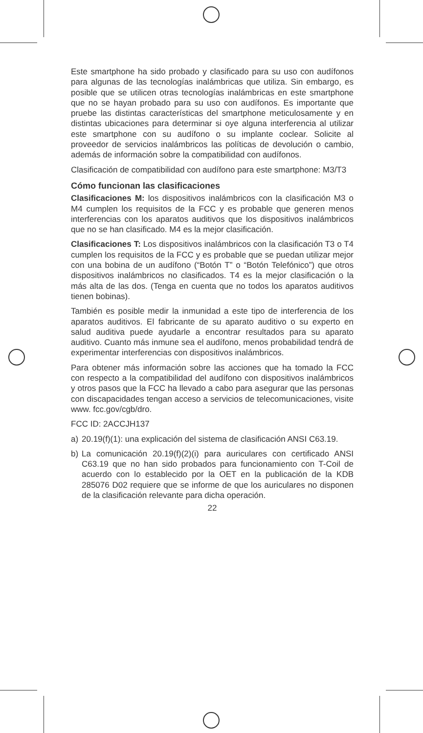Este smartphone ha sido probado y clasificado para su uso con audífonos para algunas de las tecnologías inalámbricas que utiliza. Sin embargo, es posible que se utilicen otras tecnologías inalámbricas en este smartphone que no se hayan probado para su uso con audífonos. Es importante que pruebe las distintas características del smartphone meticulosamente y en distintas ubicaciones para determinar si oye alguna interferencia al utilizar este smartphone con su audífono o su implante coclear. Solicite al proveedor de servicios inalámbricos las políticas de devolución o cambio, además de información sobre la compatibilidad con audífonos.
Clasificación de compatibilidad con audífono para este smartphone: M3/T3
Cómo funcionan las clasificaciones
Clasificaciones M: los dispositivos inalámbricos con la clasificación M3 o M4 cumplen los requisitos de la FCC y es probable que generen menos interferencias con los aparatos auditivos que los dispositivos inalámbricos que no se han clasificado. M4 es la mejor clasificación.
Clasificaciones T: Los dispositivos inalámbricos con la clasificación T3 o T4 cumplen los requisitos de la FCC y es probable que se puedan utilizar mejor con una bobina de un audífono (“Botón T” o “Botón Telefónico”) que otros dispositivos inalámbricos no clasificados. T4 es la mejor clasificación o la más alta de las dos. (Tenga en cuenta que no todos los aparatos auditivos tienen bobinas).
También es posible medir la inmunidad a este tipo de interferencia de los aparatos auditivos. El fabricante de su aparato auditivo o su experto en salud auditiva puede ayudarle a encontrar resultados para su aparato auditivo. Cuanto más inmune sea el audífono, menos probabilidad tendrá de experimentar interferencias con dispositivos inalámbricos.
Para obtener más información sobre las acciones que ha tomado la FCC con respecto a la compatibilidad del audífono con dispositivos inalámbricos y otros pasos que la FCC ha llevado a cabo para asegurar que las personas con discapacidades tengan acceso a servicios de telecomunicaciones, visite www. fcc.gov/cgb/dro.
FCC ID: 2ACCJH137
a) 20.19(f)(1): una explicación del sistema de clasificación ANSI C63.19.
b) La comunicación 20.19(f)(2)(i) para auriculares con certificado ANSI C63.19 que no han sido probados para funcionamiento con T-Coil de acuerdo con lo establecido por la OET en la publicación de la KDB 285076 D02 requiere que se informe de que los auriculares no disponen de la clasificación relevante para dicha operación.
22